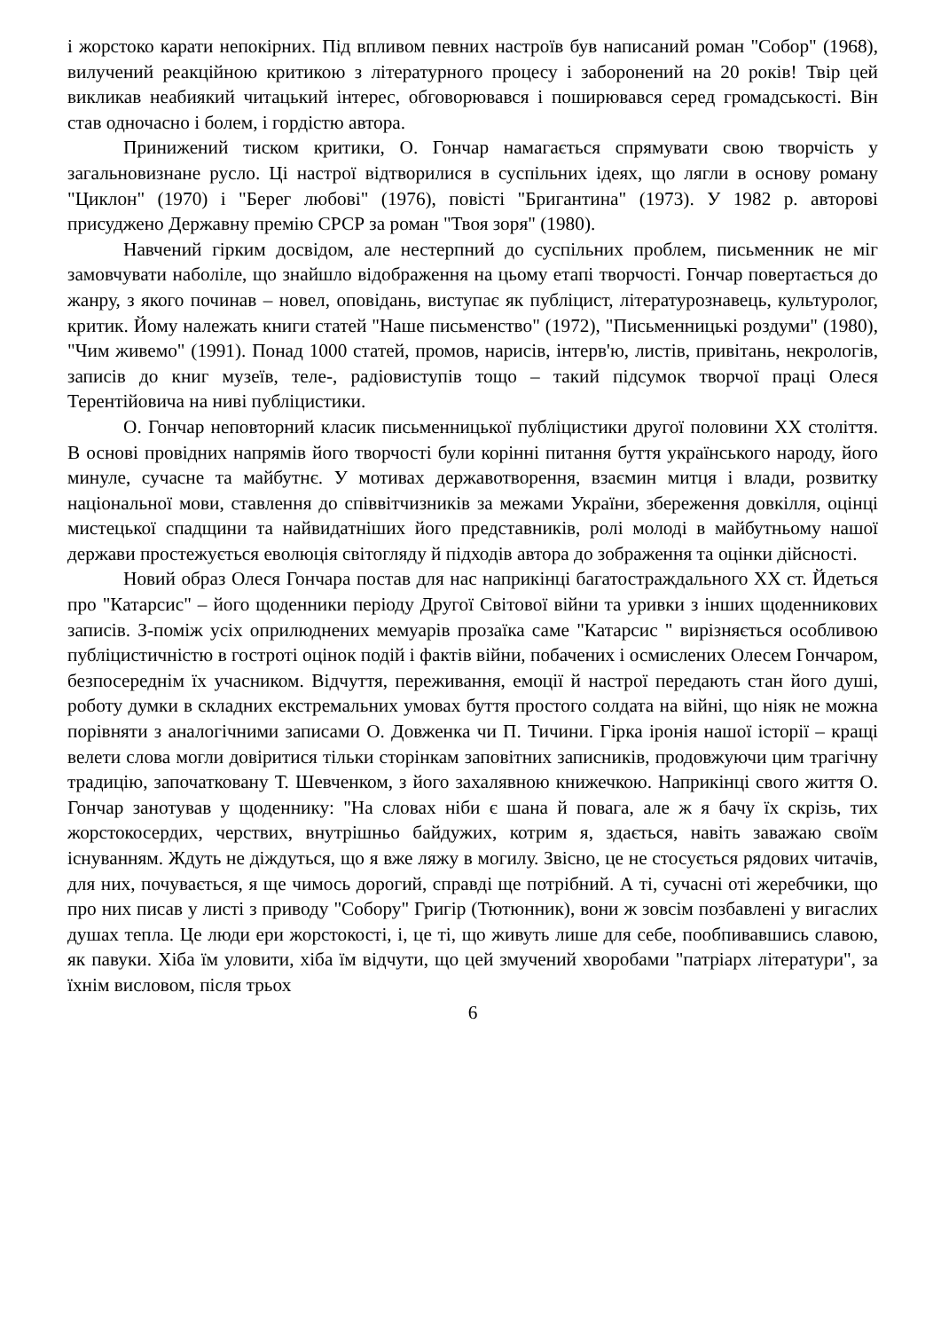і жорстоко карати непокірних. Під впливом певних настроїв був написаний роман "Собор" (1968), вилучений реакційною критикою з літературного процесу і заборонений на 20 років! Твір цей викликав неабиякий читацький інтерес, обговорювався і поширювався серед громадськості. Він став одночасно і болем, і гордістю автора.
Принижений тиском критики, О. Гончар намагається спрямувати свою творчість у загальновизнане русло. Ці настрої відтворилися в суспільних ідеях, що лягли в основу роману "Циклон" (1970) і "Берег любові" (1976), повісті "Бригантина" (1973). У 1982 р. авторові присуджено Державну премію СРСР за роман "Твоя зоря" (1980).
Навчений гірким досвідом, але нестерпний до суспільних проблем, письменник не міг замовчувати наболіле, що знайшло відображення на цьому етапі творчості. Гончар повертається до жанру, з якого починав – новел, оповідань, виступає як публіцист, літературознавець, культуролог, критик. Йому належать книги статей "Наше письменство" (1972), "Письменницькі роздуми" (1980), "Чим живемо" (1991). Понад 1000 статей, промов, нарисів, інтерв'ю, листів, привітань, некрологів, записів до книг музеїв, теле-, радіовиступів тощо – такий підсумок творчої праці Олеся Терентійовича на ниві публіцистики.
О. Гончар неповторний класик письменницької публіцистики другої половини ХХ століття. В основі провідних напрямів його творчості були корінні питання буття українського народу, його минуле, сучасне та майбутнє. У мотивах державотворення, взаємин митця і влади, розвитку національної мови, ставлення до співвітчизників за межами України, збереження довкілля, оцінці мистецької спадщини та найвидатніших його представників, ролі молоді в майбутньому нашої держави простежується еволюція світогляду й підходів автора до зображення та оцінки дійсності.
Новий образ Олеся Гончара постав для нас наприкінці багатостраждального ХХ ст. Йдеться про "Катарсис" – його щоденники періоду Другої Світової війни та уривки з інших щоденникових записів. З-поміж усіх оприлюднених мемуарів прозаїка саме "Катарсис " вирізняється особливою публіцистичністю в гостроті оцінок подій і фактів війни, побачених і осмислених Олесем Гончаром, безпосереднім їх учасником. Відчуття, переживання, емоції й настрої передають стан його душі, роботу думки в складних екстремальних умовах буття простого солдата на війні, що ніяк не можна порівняти з аналогічними записами О. Довженка чи П. Тичини. Гірка іронія нашої історії – кращі велети слова могли довіритися тільки сторінкам заповітних записників, продовжуючи цим трагічну традицію, започатковану Т. Шевченком, з його захалявною книжечкою. Наприкінці свого життя О. Гончар занотував у щоденнику: "На словах ніби є шана й повага, але ж я бачу їх скрізь, тих жорстокосердих, черствих, внутрішньо байдужих, котрим я, здається, навіть заважаю своїм існуванням. Ждуть не діждуться, що я вже ляжу в могилу. Звісно, це не стосується рядових читачів, для них, почувається, я ще чимось дорогий, справді ще потрібний. А ті, сучасні оті жеребчики, що про них писав у листі з приводу "Собору" Григір (Тютюнник), вони ж зовсім позбавлені у вигаслих душах тепла. Це люди ери жорстокості, і, це ті, що живуть лише для себе, пообпивавшись славою, як павуки. Хіба їм уловити, хіба їм відчути, що цей змучений хворобами "патріарх літератури", за їхнім висловом, після трьох
6